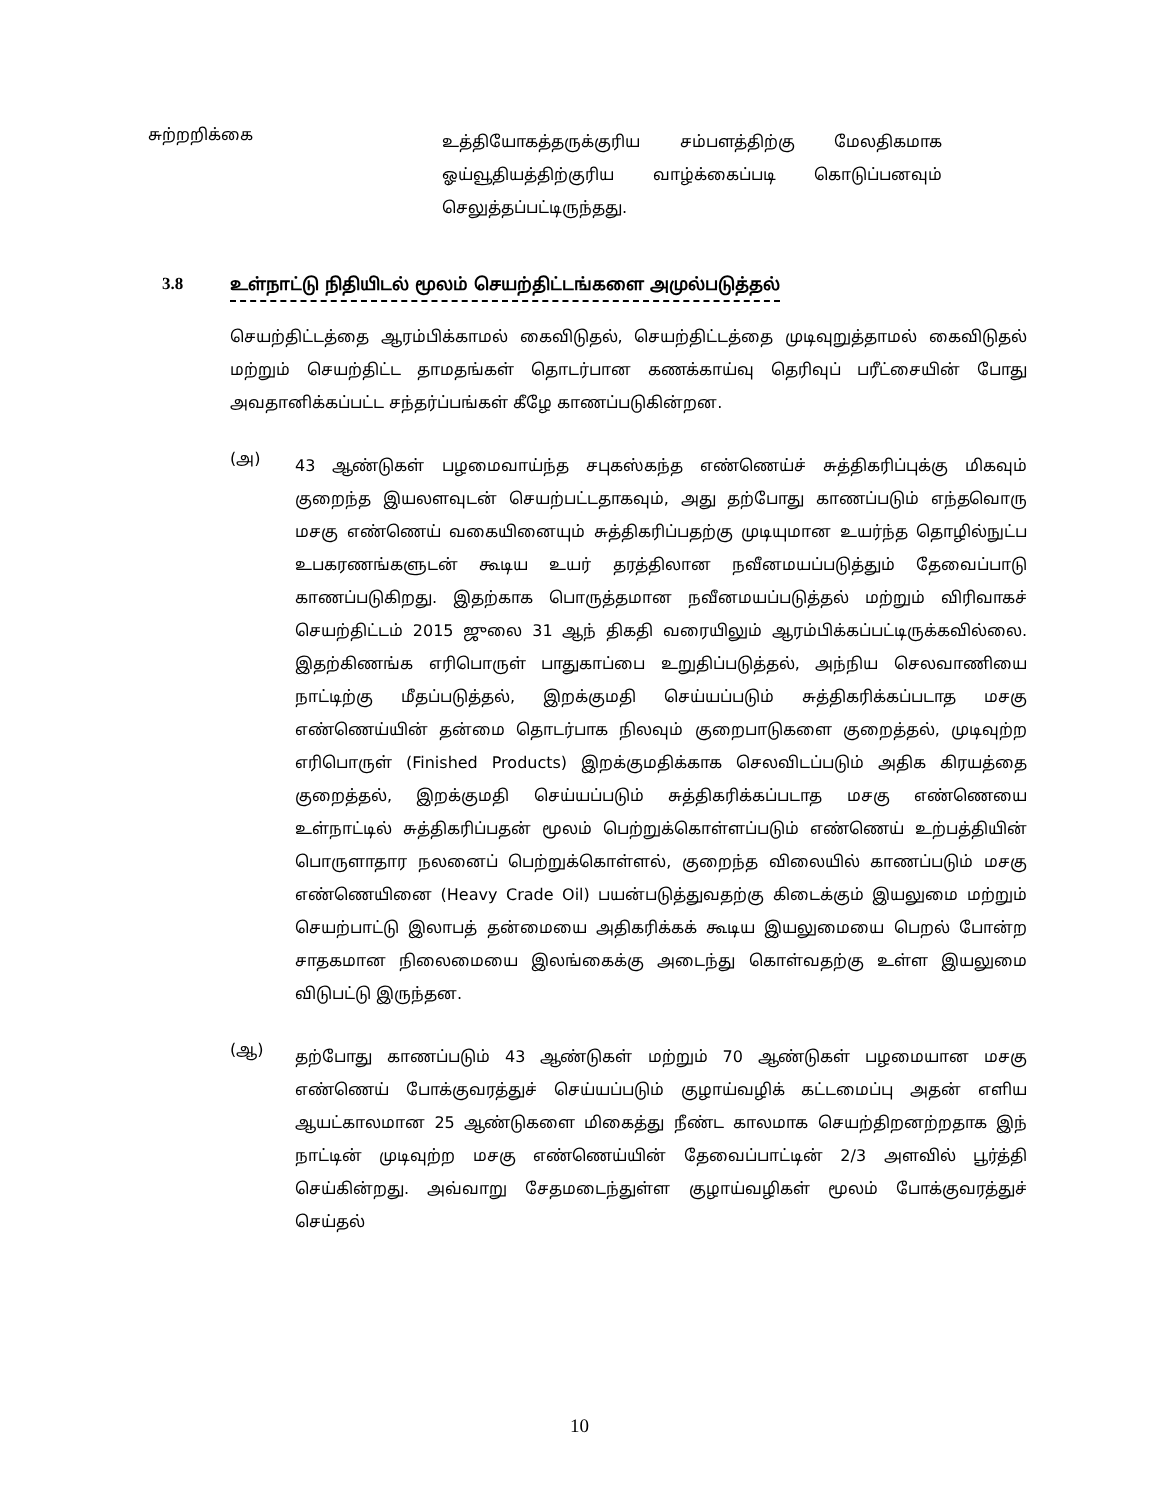சுற்றறிக்கை
உத்தியோகத்தருக்குரிய சம்பளத்திற்கு மேலதிகமாக ஓய்வூதியத்திற்குரிய வாழ்க்கைப்படி கொடுப்பனவும் செலுத்தப்பட்டிருந்தது.
3.8 உள்நாட்டு நிதியிடல் மூலம் செயற்திட்டங்களை அமுல்படுத்தல்
செயற்திட்டத்தை ஆரம்பிக்காமல் கைவிடுதல், செயற்திட்டத்தை முடிவுறுத்தாமல் கைவிடுதல் மற்றும் செயற்திட்ட தாமதங்கள் தொடர்பான கணக்காய்வு தெரிவுப் பரீட்சையின் போது அவதானிக்கப்பட்ட சந்தர்ப்பங்கள் கீழே காணப்படுகின்றன.
(அ)
43 ஆண்டுகள் பழமைவாய்ந்த சபுகஸ்கந்த எண்ணெய்ச் சுத்திகரிப்புக்கு மிகவும் குறைந்த இயலளவுடன் செயற்பட்டதாகவும், அது தற்போது காணப்படும் எந்தவொரு மசகு எண்ணெய் வகையினையும் சுத்திகரிப்பதற்கு முடியுமான உயர்ந்த தொழில்நுட்ப உபகரணங்களுடன் கூடிய உயர் தரத்திலான நவீனமயப்படுத்தும் தேவைப்பாடு காணப்படுகிறது. இதற்காக பொருத்தமான நவீனமயப்படுத்தல் மற்றும் விரிவாகச் செயற்திட்டம் 2015 ஜுலை 31 ஆந் திகதி வரையிலும் ஆரம்பிக்கப்பட்டிருக்கவில்லை. இதற்கிணங்க எரிபொருள் பாதுகாப்பை உறுதிப்படுத்தல், அந்நிய செலவாணியை நாட்டிற்கு மீதப்படுத்தல், இறக்குமதி செய்யப்படும் சுத்திகரிக்கப்படாத மசகு எண்ணெய்யின் தன்மை தொடர்பாக நிலவும் குறைபாடுகளை குறைத்தல், முடிவுற்ற எரிபொருள் (Finished Products) இறக்குமதிக்காக செலவிடப்படும் அதிக கிரயத்தை குறைத்தல், இறக்குமதி செய்யப்படும் சுத்திகரிக்கப்படாத மசகு எண்ணெயை உள்நாட்டில் சுத்திகரிப்பதன் மூலம் பெற்றுக்கொள்ளப்படும் எண்ணெய் உற்பத்தியின் பொருளாதார நலனைப் பெற்றுக்கொள்ளல், குறைந்த விலையில் காணப்படும் மசகு எண்ணெயினை (Heavy Crade Oil) பயன்படுத்துவதற்கு கிடைக்கும் இயலுமை மற்றும் செயற்பாட்டு இலாபத் தன்மையை அதிகரிக்கக் கூடிய இயலுமையை பெறல் போன்ற சாதகமான நிலைமையை இலங்கைக்கு அடைந்து கொள்வதற்கு உள்ள இயலுமை விடுபட்டு இருந்தன.
(ஆ)
தற்போது காணப்படும் 43 ஆண்டுகள் மற்றும் 70 ஆண்டுகள் பழமையான மசகு எண்ணெய் போக்குவரத்துச் செய்யப்படும் குழாய்வழிக் கட்டமைப்பு அதன் எளிய ஆயட்காலமான 25 ஆண்டுகளை மிகைத்து நீண்ட காலமாக செயற்திறனற்றதாக இந் நாட்டின் முடிவுற்ற மசகு எண்ணெய்யின் தேவைப்பாட்டின் 2/3 அளவில் பூர்த்தி செய்கின்றது. அவ்வாறு சேதமடைந்துள்ள குழாய்வழிகள் மூலம் போக்குவரத்துச் செய்தல்
10